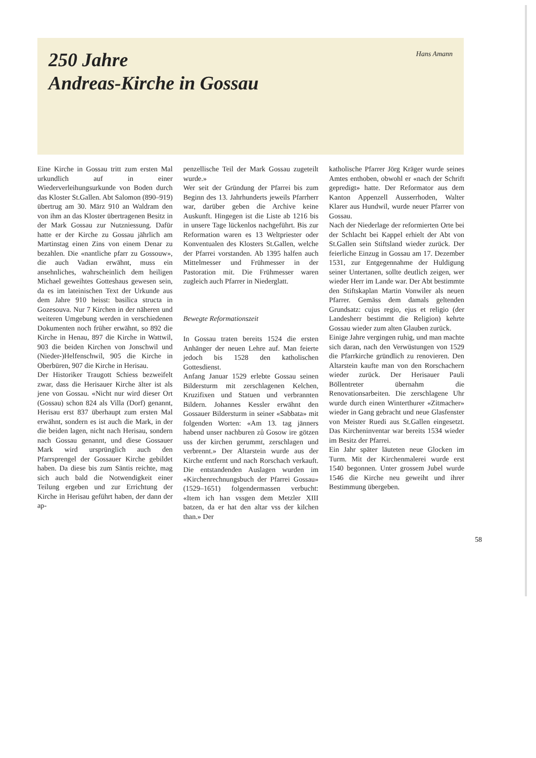250 Jahre
Andreas-Kirche in Gossau
Hans Amann
Eine Kirche in Gossau tritt zum ersten Mal urkundlich auf in einer Wiederverleihungsurkunde von Boden durch das Kloster St.Gallen. Abt Salomon (890–919) übertrug am 30. März 910 an Waldram den von ihm an das Kloster übertragenen Besitz in der Mark Gossau zur Nutzniessung. Dafür hatte er der Kirche zu Gossau jährlich am Martinstag einen Zins von einem Denar zu bezahlen. Die «nantliche pfarr zu Gossouw», die auch Vadian erwähnt, muss ein ansehnliches, wahrscheinlich dem heiligen Michael geweihtes Gotteshaus gewesen sein, da es im lateinischen Text der Urkunde aus dem Jahre 910 heisst: basilica structa in Gozesouva. Nur 7 Kirchen in der näheren und weiteren Umgebung werden in verschiedenen Dokumenten noch früher erwähnt, so 892 die Kirche in Henau, 897 die Kirche in Wattwil, 903 die beiden Kirchen von Jonschwil und (Nieder-)Helfenschwil, 905 die Kirche in Oberbüren, 907 die Kirche in Herisau.
Der Historiker Traugott Schiess bezweifelt zwar, dass die Herisauer Kirche älter ist als jene von Gossau. «Nicht nur wird dieser Ort (Gossau) schon 824 als Villa (Dorf) genannt, Herisau erst 837 überhaupt zum ersten Mal erwähnt, sondern es ist auch die Mark, in der die beiden lagen, nicht nach Herisau, sondern nach Gossau genannt, und diese Gossauer Mark wird ursprünglich auch den Pfarrsprengel der Gossauer Kirche gebildet haben. Da diese bis zum Säntis reichte, mag sich auch bald die Notwendigkeit einer Teilung ergeben und zur Errichtung der Kirche in Herisau geführt haben, der dann der ap-
penzellische Teil der Mark Gossau zugeteilt wurde.»
Wer seit der Gründung der Pfarrei bis zum Beginn des 13. Jahrhunderts jeweils Pfarrherr war, darüber geben die Archive keine Auskunft. Hingegen ist die Liste ab 1216 bis in unsere Tage lückenlos nachgeführt. Bis zur Reformation waren es 13 Weltpriester oder Konventualen des Klosters St.Gallen, welche der Pfarrei vorstanden. Ab 1395 halfen auch Mittelmesser und Frühmesser in der Pastoration mit. Die Frühmesser waren zugleich auch Pfarrer in Niederglatt.
Bewegte Reformationszeit
In Gossau traten bereits 1524 die ersten Anhänger der neuen Lehre auf. Man feierte jedoch bis 1528 den katholischen Gottesdienst.
Anfang Januar 1529 erlebte Gossau seinen Bildersturm mit zerschlagenen Kelchen, Kruzifixen und Statuen und verbrannten Bildern. Johannes Kessler erwähnt den Gossauer Bildersturm in seiner «Sabbata» mit folgenden Worten: «Am 13. tag jänners habend unser nachburen zů Gosow ire götzen uss der kirchen gerummt, zerschlagen und verbrennt.» Der Altarstein wurde aus der Kirche entfernt und nach Rorschach verkauft. Die entstandenden Auslagen wurden im «Kirchenrechnungsbuch der Pfarrei Gossau» (1529–1651) folgendermassen verbucht: «Item ich han vssgen dem Metzler XIII batzen, da er hat den altar vss der kilchen than.» Der
katholische Pfarrer Jörg Kräger wurde seines Amtes enthoben, obwohl er «nach der Schrift gepredigt» hatte. Der Reformator aus dem Kanton Appenzell Ausserrhoden, Walter Klarer aus Hundwil, wurde neuer Pfarrer von Gossau.
Nach der Niederlage der reformierten Orte bei der Schlacht bei Kappel erhielt der Abt von St.Gallen sein Stiftsland wieder zurück. Der feierliche Einzug in Gossau am 17. Dezember 1531, zur Entgegennahme der Huldigung seiner Untertanen, sollte deutlich zeigen, wer wieder Herr im Lande war. Der Abt bestimmte den Stiftskaplan Martin Vonwiler als neuen Pfarrer. Gemäss dem damals geltenden Grundsatz: cujus regio, ejus et religio (der Landesherr bestimmt die Religion) kehrte Gossau wieder zum alten Glauben zurück.
Einige Jahre vergingen ruhig, und man machte sich daran, nach den Verwüstungen von 1529 die Pfarrkirche gründlich zu renovieren. Den Altarstein kaufte man von den Rorschachern wieder zurück. Der Herisauer Pauli Böllentreter übernahm die Renovationsarbeiten. Die zerschlagene Uhr wurde durch einen Winterthurer «Zitmacher» wieder in Gang gebracht und neue Glasfenster von Meister Ruedi aus St.Gallen eingesetzt. Das Kircheninventar war bereits 1534 wieder im Besitz der Pfarrei.
Ein Jahr später läuteten neue Glocken im Turm. Mit der Kirchenmalerei wurde erst 1540 begonnen. Unter grossem Jubel wurde 1546 die Kirche neu geweiht und ihrer Bestimmung übergeben.
58